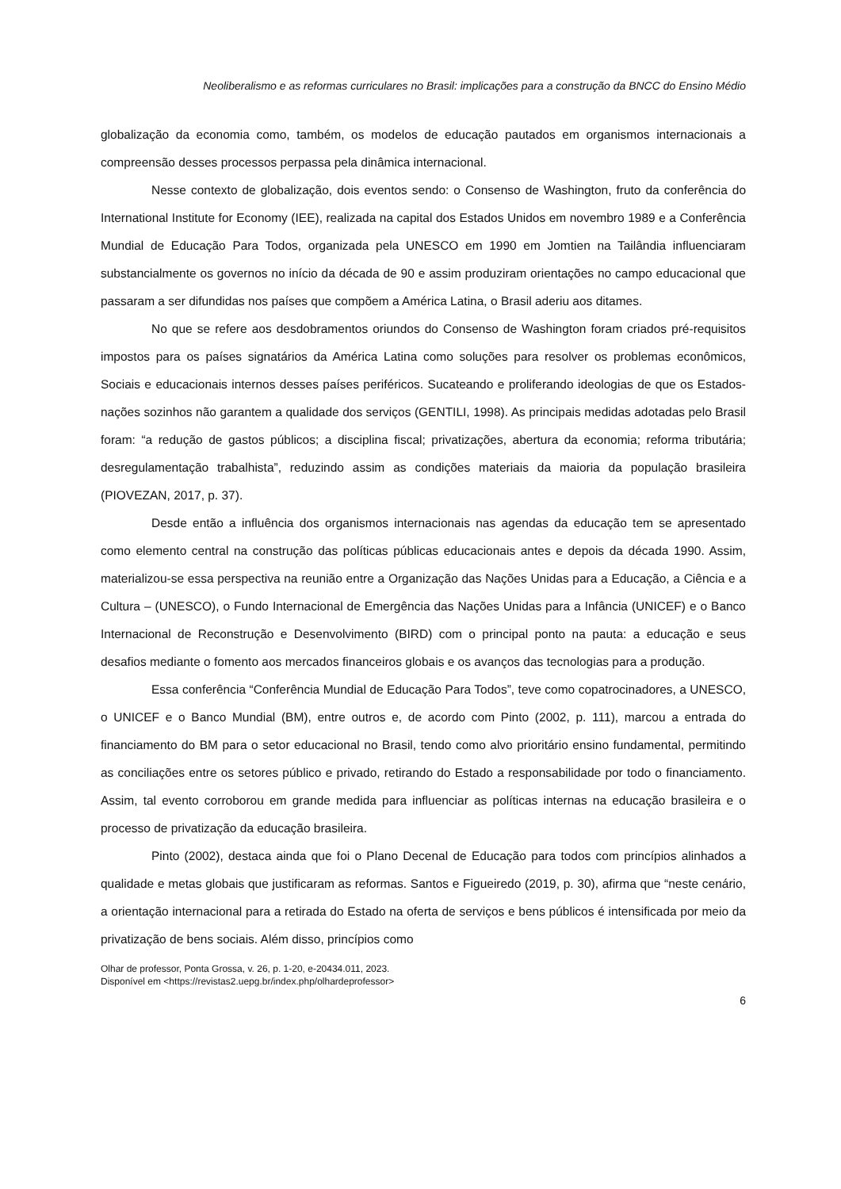Neoliberalismo e as reformas curriculares no Brasil: implicações para a construção da BNCC do Ensino Médio
globalização da economia como, também, os modelos de educação pautados em organismos internacionais a compreensão desses processos perpassa pela dinâmica internacional.
Nesse contexto de globalização, dois eventos sendo: o Consenso de Washington, fruto da conferência do International Institute for Economy (IEE), realizada na capital dos Estados Unidos em novembro 1989 e a Conferência Mundial de Educação Para Todos, organizada pela UNESCO em 1990 em Jomtien na Tailândia influenciaram substancialmente os governos no início da década de 90 e assim produziram orientações no campo educacional que passaram a ser difundidas nos países que compõem a América Latina, o Brasil aderiu aos ditames.
No que se refere aos desdobramentos oriundos do Consenso de Washington foram criados pré-requisitos impostos para os países signatários da América Latina como soluções para resolver os problemas econômicos, Sociais e educacionais internos desses países periféricos. Sucateando e proliferando ideologias de que os Estados-nações sozinhos não garantem a qualidade dos serviços (GENTILI, 1998). As principais medidas adotadas pelo Brasil foram: “a redução de gastos públicos; a disciplina fiscal; privatizações, abertura da economia; reforma tributária; desregulamentação trabalhista”, reduzindo assim as condições materiais da maioria da população brasileira (PIOVEZAN, 2017, p. 37).
Desde então a influência dos organismos internacionais nas agendas da educação tem se apresentado como elemento central na construção das políticas públicas educacionais antes e depois da década 1990. Assim, materializou-se essa perspectiva na reunião entre a Organização das Nações Unidas para a Educação, a Ciência e a Cultura – (UNESCO), o Fundo Internacional de Emergência das Nações Unidas para a Infância (UNICEF) e o Banco Internacional de Reconstrução e Desenvolvimento (BIRD) com o principal ponto na pauta: a educação e seus desafios mediante o fomento aos mercados financeiros globais e os avanços das tecnologias para a produção.
Essa conferência “Conferência Mundial de Educação Para Todos”, teve como copatrocinadores, a UNESCO, o UNICEF e o Banco Mundial (BM), entre outros e, de acordo com Pinto (2002, p. 111), marcou a entrada do financiamento do BM para o setor educacional no Brasil, tendo como alvo prioritário ensino fundamental, permitindo as conciliações entre os setores público e privado, retirando do Estado a responsabilidade por todo o financiamento. Assim, tal evento corroborou em grande medida para influenciar as políticas internas na educação brasileira e o processo de privatização da educação brasileira.
Pinto (2002), destaca ainda que foi o Plano Decenal de Educação para todos com princípios alinhados a qualidade e metas globais que justificaram as reformas. Santos e Figueiredo (2019, p. 30), afirma que “neste cenário, a orientação internacional para a retirada do Estado na oferta de serviços e bens públicos é intensificada por meio da privatização de bens sociais. Além disso, princípios como
Olhar de professor, Ponta Grossa, v. 26, p. 1-20, e-20434.011, 2023.
Disponível em <https://revistas2.uepg.br/index.php/olhardeprofessor>
6